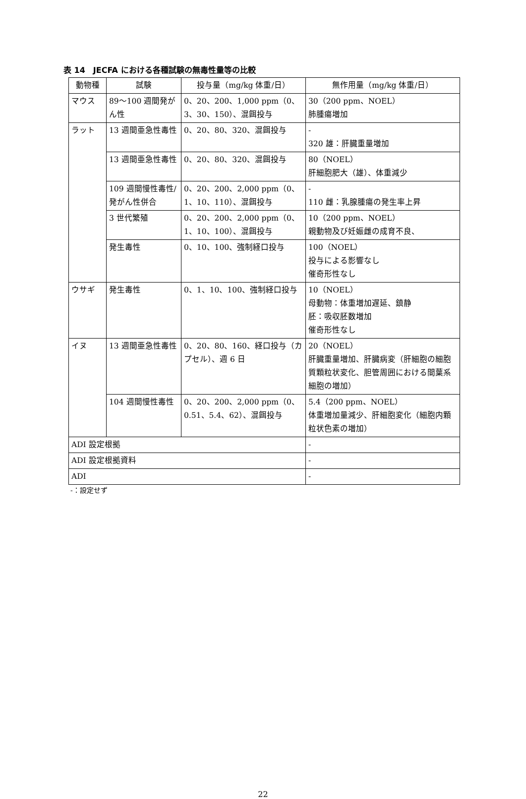表 14　JECFA における各種試験の無毒性量等の比較
| 動物種 | 試験 | 投与量（mg/kg 体重/日） | 無作用量（mg/kg 体重/日） |
| --- | --- | --- | --- |
| マウス | 89～100 週間発がん性 | 0、20、200、1,000 ppm（0、3、30、150）、混餌投与 | 30（200 ppm、NOEL） 肺腫瘍増加 |
| ラット | 13 週間亜急性毒性 | 0、20、80、320、混餌投与 | - 320 雄：肝臓重量増加 |
| | 13 週間亜急性毒性 | 0、20、80、320、混餌投与 | 80（NOEL） 肝細胞肥大（雄）、体重減少 |
| | 109 週間慢性毒性/発がん性併合 | 0、20、200、2,000 ppm（0、1、10、110）、混餌投与 | - 110 雌：乳腺腫瘍の発生率上昇 |
| | 3 世代繁殖 | 0、20、200、2,000 ppm（0、1、10、100）、混餌投与 | 10（200 ppm、NOEL） 親動物及び妊娠雌の成育不良、 |
| | 発生毒性 | 0、10、100、強制経口投与 | 100（NOEL） 投与による影響なし 催奇形性なし |
| ウサギ | 発生毒性 | 0、1、10、100、強制経口投与 | 10（NOEL） 母動物：体重増加遅延、鎮静 胚：吸収胚数増加 催奇形性なし |
| イヌ | 13 週間亜急性毒性 | 0、20、80、160、経口投与（カプセル）、週 6 日 | 20（NOEL） 肝臓重量増加、肝臓病変（肝細胞の細胞質顆粒状変化、胆管周囲における間葉系細胞の増加） |
| | 104 週間慢性毒性 | 0、20、200、2,000 ppm（0、0.51、5.4、62）、混餌投与 | 5.4（200 ppm、NOEL） 体重増加量減少、肝細胞変化（細胞内顆粒状色素の増加） |
| ADI 設定根拠 | | | - |
| ADI 設定根拠資料 | | | - |
| ADI | | | - |
-：設定せず
22